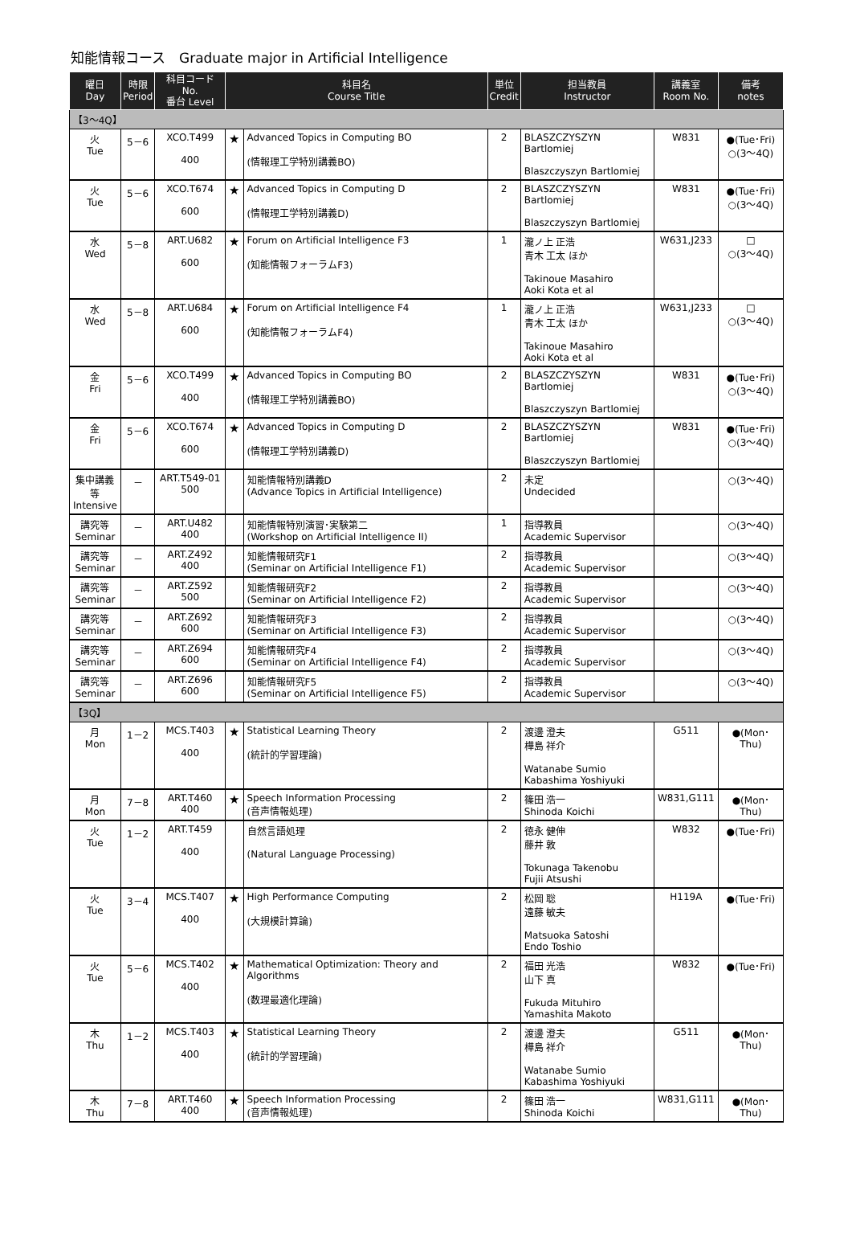知能情報コース　Graduate major in Artificial Intelligence
| 曜日 Day | 時限 Period | 科目コード No. 番台 Level | 科目名 Course Title | | 単位 Credit | 担当教員 Instructor | 講義室 Room No. | 備考 notes |
| --- | --- | --- | --- | --- | --- | --- | --- | --- |
| 【3～4Q】 | | | | | | | | |
| 火 Tue | 5－6 | XCO.T499 400 | ★ | Advanced Topics in Computing BO (情報理工学特別講義BO) | 2 | BLASZCZYSZYN Bartlomiej Blaszczyszyn Bartlomiej | W831 | ●(Tue･Fri) ○(3～4Q) |
| 火 Tue | 5－6 | XCO.T674 600 | ★ | Advanced Topics in Computing D (情報理工学特別講義D) | 2 | BLASZCZYSZYN Bartlomiej Blaszczyszyn Bartlomiej | W831 | ●(Tue･Fri) ○(3～4Q) |
| 水 Wed | 5－8 | ART.U682 600 | ★ | Forum on Artificial Intelligence F3 (知能情報フォーラムF3) | 1 | 瀧ノ上 正浩 青木 工太 ほか Takinoue Masahiro Aoki Kota et al | W631,J233 | □ ○(3～4Q) |
| 水 Wed | 5－8 | ART.U684 600 | ★ | Forum on Artificial Intelligence F4 (知能情報フォーラムF4) | 1 | 瀧ノ上 正浩 青木 工太 ほか Takinoue Masahiro Aoki Kota et al | W631,J233 | □ ○(3～4Q) |
| 金 Fri | 5－6 | XCO.T499 400 | ★ | Advanced Topics in Computing BO (情報理工学特別講義BO) | 2 | BLASZCZYSZYN Bartlomiej Blaszczyszyn Bartlomiej | W831 | ●(Tue･Fri) ○(3～4Q) |
| 金 Fri | 5－6 | XCO.T674 600 | ★ | Advanced Topics in Computing D (情報理工学特別講義D) | 2 | BLASZCZYSZYN Bartlomiej Blaszczyszyn Bartlomiej | W831 | ●(Tue･Fri) ○(3～4Q) |
| 集中講義 等 Intensive | － | ART.T549-01 500 | | 知能情報特別講義D (Advance Topics in Artificial Intelligence) | 2 | 未定 Undecided | | ○(3～4Q) |
| 講究等 Seminar | － | ART.U482 400 | | 知能情報特別演習･実験第二 (Workshop on Artificial Intelligence II) | 1 | 指導教員 Academic Supervisor | | ○(3～4Q) |
| 講究等 Seminar | － | ART.Z492 400 | | 知能情報研究F1 (Seminar on Artificial Intelligence F1) | 2 | 指導教員 Academic Supervisor | | ○(3～4Q) |
| 講究等 Seminar | － | ART.Z592 500 | | 知能情報研究F2 (Seminar on Artificial Intelligence F2) | 2 | 指導教員 Academic Supervisor | | ○(3～4Q) |
| 講究等 Seminar | － | ART.Z692 600 | | 知能情報研究F3 (Seminar on Artificial Intelligence F3) | 2 | 指導教員 Academic Supervisor | | ○(3～4Q) |
| 講究等 Seminar | － | ART.Z694 600 | | 知能情報研究F4 (Seminar on Artificial Intelligence F4) | 2 | 指導教員 Academic Supervisor | | ○(3～4Q) |
| 講究等 Seminar | － | ART.Z696 600 | | 知能情報研究F5 (Seminar on Artificial Intelligence F5) | 2 | 指導教員 Academic Supervisor | | ○(3～4Q) |
| 【3Q】 | | | | | | | | |
| 月 Mon | 1－2 | MCS.T403 400 | ★ | Statistical Learning Theory (統計的学習理論) | 2 | 渡邊 澄夫 樺島 祥介 Watanabe Sumio Kabashima Yoshiyuki | G511 | ●(Mon･Thu) |
| 月 Mon | 7－8 | ART.T460 400 | ★ | Speech Information Processing (音声情報処理) | 2 | 篠田 浩一 Shinoda Koichi | W831,G111 | ●(Mon･Thu) |
| 火 Tue | 1－2 | ART.T459 400 | | 自然言語処理 (Natural Language Processing) | 2 | 徳永 健伸 藤井 敦 Tokunaga Takenobu Fujii Atsushi | W832 | ●(Tue･Fri) |
| 火 Tue | 3－4 | MCS.T407 400 | ★ | High Performance Computing (大規模計算論) | 2 | 松岡 聡 遠藤 敏夫 Matsuoka Satoshi Endo Toshio | H119A | ●(Tue･Fri) |
| 火 Tue | 5－6 | MCS.T402 400 | ★ | Mathematical Optimization: Theory and Algorithms (数理最適化理論) | 2 | 福田 光浩 山下 真 Fukuda Mituhiro Yamashita Makoto | W832 | ●(Tue･Fri) |
| 木 Thu | 1－2 | MCS.T403 400 | ★ | Statistical Learning Theory (統計的学習理論) | 2 | 渡邊 澄夫 樺島 祥介 Watanabe Sumio Kabashima Yoshiyuki | G511 | ●(Mon･Thu) |
| 木 Thu | 7－8 | ART.T460 400 | ★ | Speech Information Processing (音声情報処理) | 2 | 篠田 浩一 Shinoda Koichi | W831,G111 | ●(Mon･Thu) |